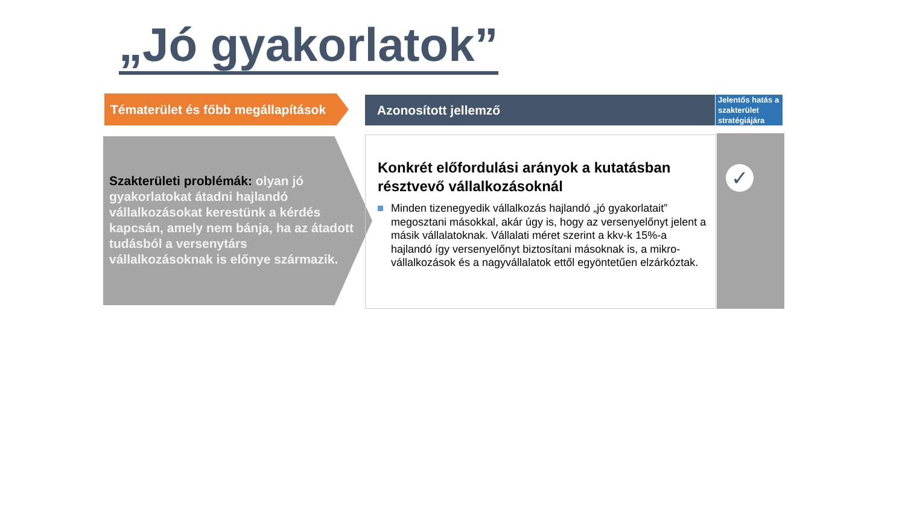„Jó gyakorlatok”
Tématerület és főbb megállapítások
Azonosított jellemző
Jelentős hatás a szakterület stratégiájára
Szakterületi problémák: olyan jó gyakorlatokat átadni hajlandó vállalkozásokat kerestünk a kérdés kapcsán, amely nem bánja, ha az átadott tudásból a versenytárs vállalkozásoknak is előnye származik.
Konkrét előfordulási arányok a kutatásban résztvevő vállalkozásoknál
Minden tizenegyedik vállalkozás hajlandó „jó gyakorlatait” megosztani másokkal, akár úgy is, hogy az versenyelőnyt jelent a másik vállalatoknak. Vállalati méret szerint a kkv-k 15%-a hajlandó így versenyelőnyt biztosítani másoknak is, a mikro-vállalkozások és a nagyvállalatok ettől egyöntetűen elzárkóztak.
✓